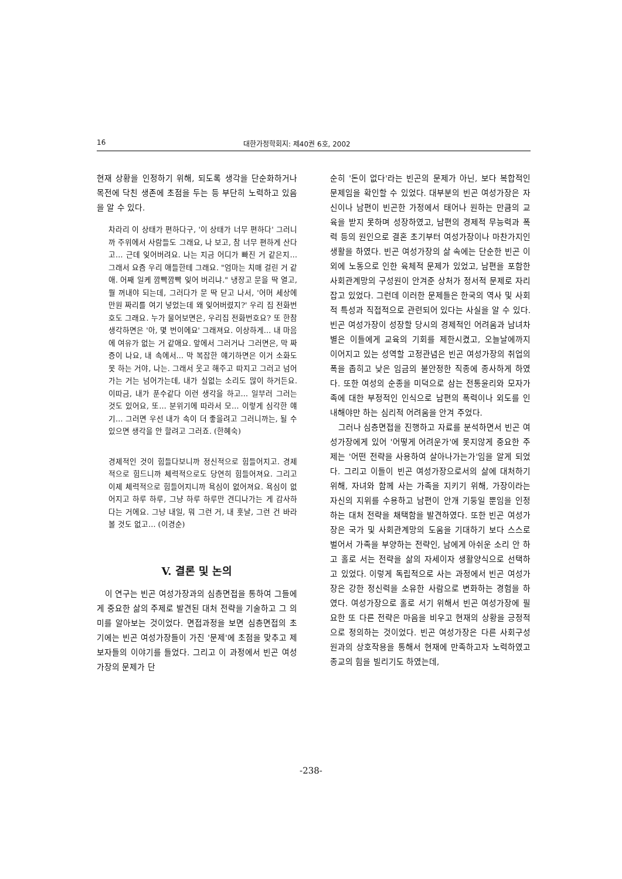16 대한가정학회지: 제40권 6호, 2002
현재 상황을 인정하기 위해, 되도록 생각을 단순화하거나 목전에 닥친 생존에 초점을 두는 등 부단히 노력하고 있음을 알 수 있다.
차라리 이 상태가 편하다구, '이 상태가 너무 편하다' 그러니까 주위에서 사람들도 그래요, 나 보고, 참 너무 편하게 산다고… 근데 잊어버려요. 나는 지금 어디가 빠진 거 같은지… 그래서 요즘 우리 애들한테 그래요. "엄마는 치매 걸린 거 같애. 어째 일케 깜빡깜빡 잊어 버리냐." 냉장고 문을 딱 열고, 뭘 꺼내야 되는데, 그러다가 문 딱 닫고 나서, '어머 세상에 만원 짜리를 여기 넣었는데 왜 잊어버렸지?' 우리 집 전화번호도 그래요. 누가 물어보면은, 우리집 전화번호요? 또 한참 생각하면은 '아, 몇 번이에요' 그래져요. 이상하게… 내 마음에 여유가 없는 거 같애요. 앞에서 그러거나 그러면은, 막 짜증이 나요, 내 속에서… 막 복잡한 얘기하면은 이거 소화도 못 하는 거야, 나는. 그래서 웃고 해주고 따지고 그러고 넘어가는 거는 넘어가는데, 내가 실없는 소리도 많이 하거든요. 이따금, 내가 푼수같다 이런 생각을 하고… 일부러 그러는 것도 있어요, 또… 분위기에 따라서 모… 이렇게 심각한 얘기… 그러면 우선 내가 속이 더 좋을려고 그러니까는, 될 수 있으면 생각을 안 할려고 그러죠. (한혜숙)
경제적인 것이 힘들다보니까 정신적으로 힘들어지고. 경제적으로 힘드니까 체력적으로도 당연히 힘들어져요. 그리고 이제 체력적으로 힘들어지니까 욕심이 없어져요. 욕심이 없어지고 하루 하루, 그냥 하루 하루만 견디나가는 게 감사하다는 거에요. 그냥 내일, 뭐 그런 거, 내 훗날, 그런 건 바라볼 것도 없고… (이경순)
V. 결론 및 논의
이 연구는 빈곤 여성가장과의 심층면접을 통하여 그들에게 중요한 삶의 주제로 발견된 대처 전략을 기술하고 그 의미를 알아보는 것이었다. 면접과정을 보면 심층면접의 초기에는 빈곤 여성가장들이 가진 '문제'에 초점을 맞추고 제보자들의 이야기를 들었다. 그리고 이 과정에서 빈곤 여성가장의 문제가 단
순히 '돈이 없다'라는 빈곤의 문제가 아닌, 보다 복합적인 문제임을 확인할 수 있었다. 대부분의 빈곤 여성가장은 자신이나 남편이 빈곤한 가정에서 태어나 원하는 만큼의 교육을 받지 못하며 성장하였고, 남편의 경제적 무능력과 폭력 등의 원인으로 결혼 초기부터 여성가장이나 마찬가지인 생활을 하였다. 빈곤 여성가장의 삶 속에는 단순한 빈곤 이외에 노동으로 인한 육체적 문제가 있었고, 남편을 포함한 사회관계망의 구성원이 안겨준 상처가 정서적 문제로 자리잡고 있었다. 그런데 이러한 문제들은 한국의 역사 및 사회적 특성과 직접적으로 관련되어 있다는 사실을 알 수 있다. 빈곤 여성가장이 성장할 당시의 경제적인 어려움과 남녀차별은 이들에게 교육의 기회를 제한시켰고, 오늘날에까지 이어지고 있는 성역할 고정관념은 빈곤 여성가장의 취업의 폭을 좁히고 낮은 임금의 불안정한 직종에 종사하게 하였다. 또한 여성의 순종을 미덕으로 삼는 전통윤리와 모자가족에 대한 부정적인 인식으로 남편의 폭력이나 외도를 인내해야만 하는 심리적 어려움을 안겨 주었다.
그러나 심층면접을 진행하고 자료를 분석하면서 빈곤 여성가장에게 있어 '어떻게 어려운가'에 못지않게 중요한 주제는 '어떤 전략을 사용하여 살아나가는가'임을 알게 되었다. 그리고 이들이 빈곤 여성가장으로서의 삶에 대처하기 위해, 자녀와 함께 사는 가족을 지키기 위해, 가장이라는 자신의 지위를 수용하고 남편이 안개 기둥일 뿐임을 인정하는 대처 전략을 채택함을 발견하였다. 또한 빈곤 여성가장은 국가 및 사회관계망의 도움을 기대하기 보다 스스로 벌어서 가족을 부양하는 전략인, 남에게 아쉬운 소리 안 하고 홀로 서는 전략을 삶의 자세이자 생활양식으로 선택하고 있었다. 이렇게 독립적으로 사는 과정에서 빈곤 여성가장은 강한 정신력을 소유한 사람으로 변화하는 경험을 하였다. 여성가장으로 홀로 서기 위해서 빈곤 여성가장에 필요한 또 다른 전략은 마음을 비우고 현재의 상황을 긍정적으로 정의하는 것이었다. 빈곤 여성가장은 다른 사회구성원과의 상호작용을 통해서 현재에 만족하고자 노력하였고 종교의 힘을 빌리기도 하였는데,
-238-